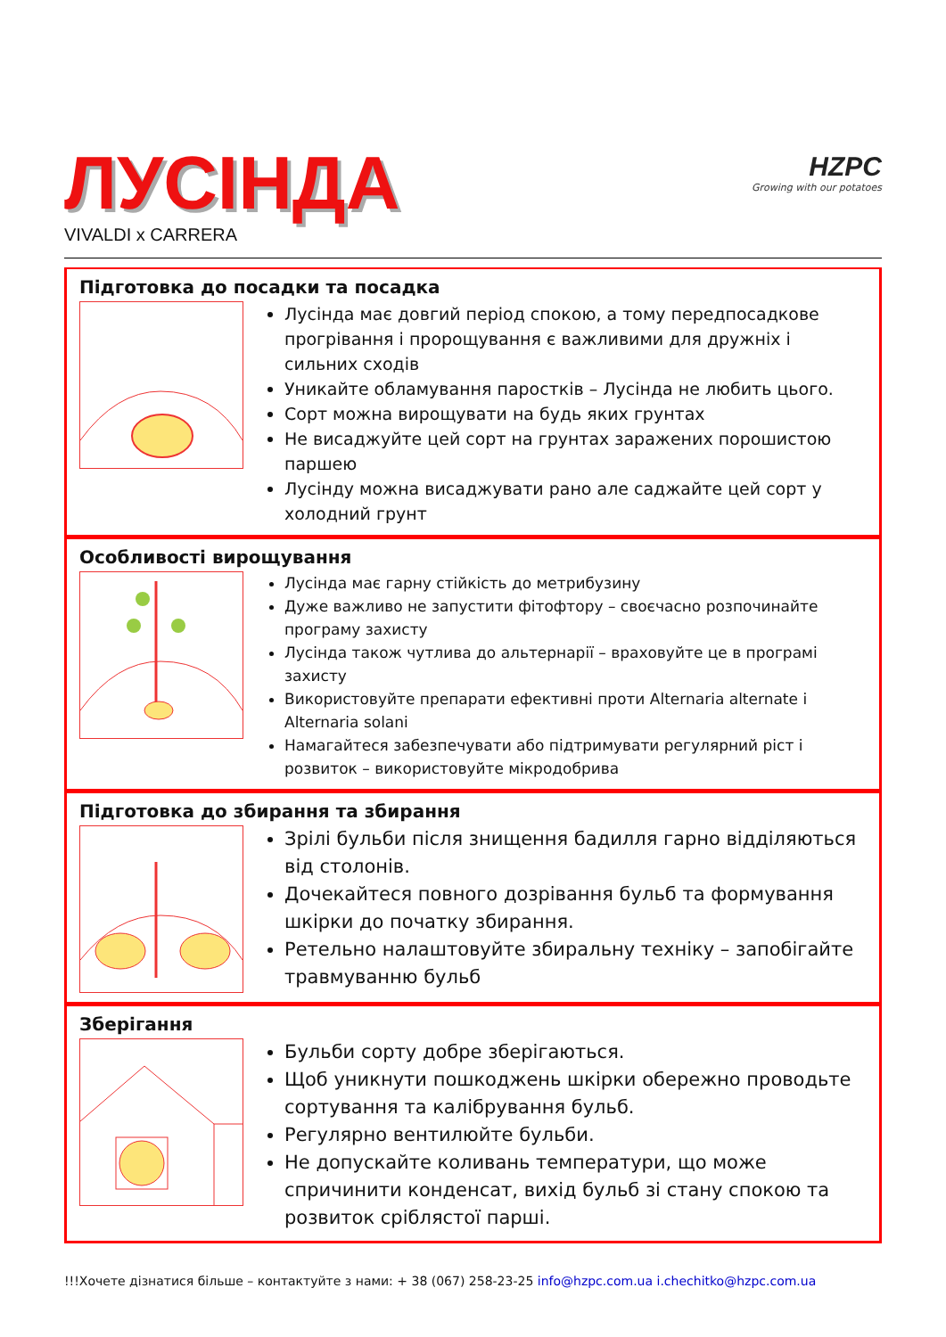ЛУСІНДА
VIVALDI x CARRERA
HZPC
Growing with our potatoes
Підготовка до посадки та посадка
Лусінда має довгий період спокою, а тому передпосадкове прогрівання і пророщування є важливими для дружніх і сильних сходів
Уникайте обламування паростків – Лусінда не любить цього.
Сорт можна вирощувати на будь яких грунтах
Не висаджуйте цей сорт на грунтах заражених порошистою паршею
Лусінду можна висаджувати рано але саджайте цей сорт у холодний грунт
Особливості вирощування
Лусінда має гарну стійкість до метрибузину
Дуже важливо не запустити фітофтору – своєчасно розпочинайте програму захисту
Лусінда також чутлива до альтернарії – враховуйте це в програмі захисту
Використовуйте препарати ефективні проти Alternaria alternate і Alternaria solani
Намагайтеся забезпечувати або підтримувати регулярний ріст і розвиток – використовуйте мікродобрива
Підготовка до збирання та збирання
Зрілі бульби після знищення бадилля гарно відділяються від столонів.
Дочекайтеся повного дозрівання бульб та формування шкірки до початку збирання.
Ретельно налаштовуйте збиральну техніку – запобігайте травмуванню бульб
Зберігання
Бульби сорту добре зберігаються.
Щоб уникнути пошкоджень шкірки обережно проводьте сортування та калібрування бульб.
Регулярно вентилюйте бульби.
Не допускайте коливань температури, що може спричинити конденсат, вихід бульб зі стану спокою та розвиток сріблястої парші.
!!!Хочете дізнатися більше – контактуйте з нами: + 38 (067) 258-23-25 info@hzpc.com.ua i.chechitko@hzpc.com.ua